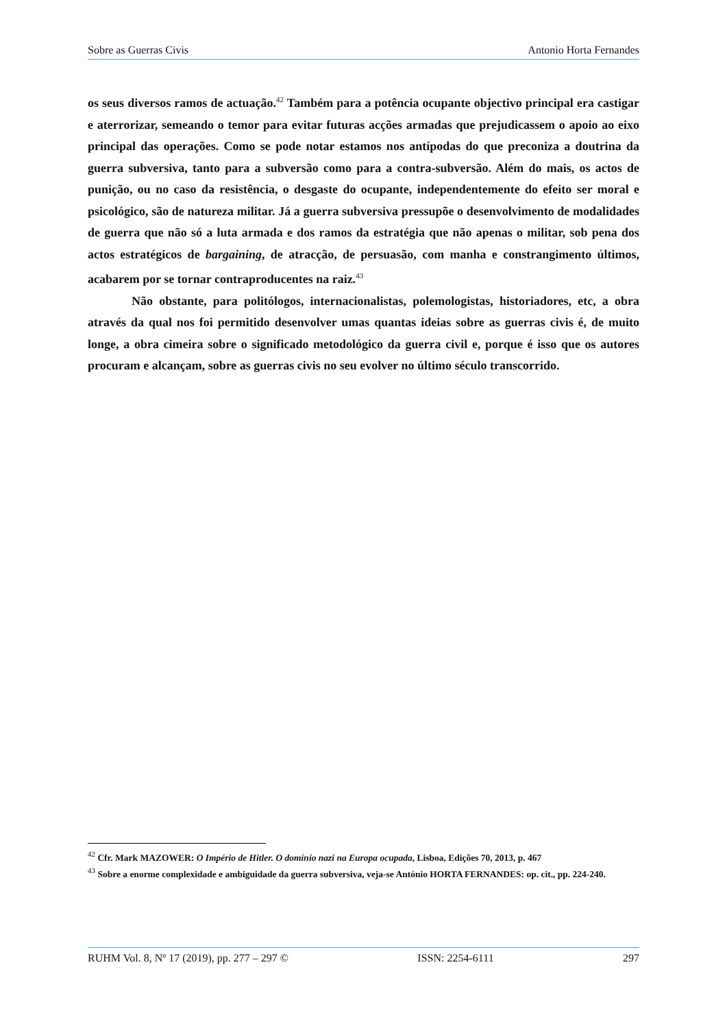Sobre as Guerras Civis Antonio Horta Fernandes
os seus diversos ramos de actuação.<sup>42</sup> Também para a potência ocupante objectivo principal era castigar e aterrorizar, semeando o temor para evitar futuras acções armadas que prejudicassem o apoio ao eixo principal das operações. Como se pode notar estamos nos antípodas do que preconiza a doutrina da guerra subversiva, tanto para a subversão como para a contra-subversão. Além do mais, os actos de punição, ou no caso da resistência, o desgaste do ocupante, independentemente do efeito ser moral e psicológico, são de natureza militar. Já a guerra subversiva pressupõe o desenvolvimento de modalidades de guerra que não só a luta armada e dos ramos da estratégia que não apenas o militar, sob pena dos actos estratégicos de bargaining, de atracção, de persuasão, com manha e constrangimento últimos, acabarem por se tornar contraproducentes na raiz.<sup>43</sup>
Não obstante, para politólogos, internacionalistas, polemologistas, historiadores, etc, a obra através da qual nos foi permitido desenvolver umas quantas ideias sobre as guerras civis é, de muito longe, a obra cimeira sobre o significado metodológico da guerra civil e, porque é isso que os autores procuram e alcançam, sobre as guerras civis no seu evolver no último século transcorrido.
<sup>42</sup> Cfr. Mark MAZOWER: O Império de Hitler. O domínio nazi na Europa ocupada, Lisboa, Edições 70, 2013, p. 467
<sup>43</sup> Sobre a enorme complexidade e ambiguidade da guerra subversiva, veja-se António HORTA FERNANDES: op. cit., pp. 224-240.
RUHM Vol. 8, Nº 17 (2019), pp. 277 – 297 © ISSN: 2254-6111 297